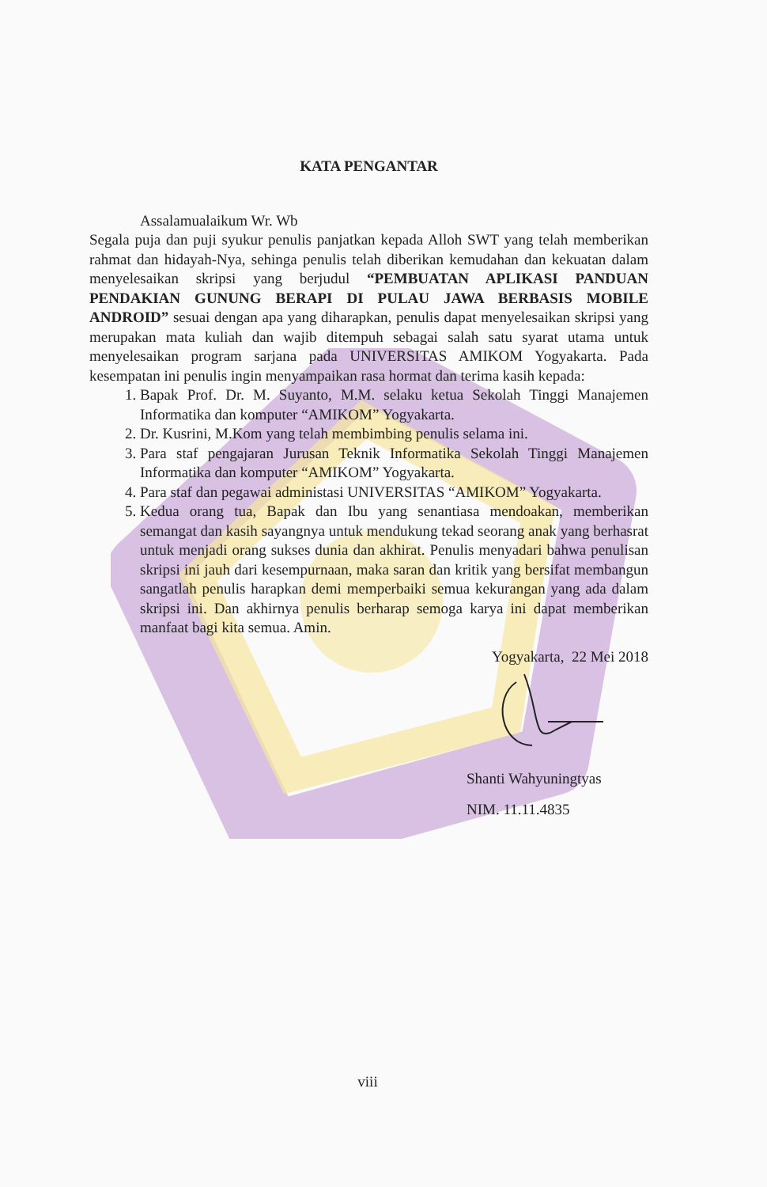KATA PENGANTAR
Assalamualaikum Wr. Wb
Segala puja dan puji syukur penulis panjatkan kepada Alloh SWT yang telah memberikan rahmat dan hidayah-Nya, sehinga penulis telah diberikan kemudahan dan kekuatan dalam menyelesaikan skripsi yang berjudul “PEMBUATAN APLIKASI PANDUAN PENDAKIAN GUNUNG BERAPI DI PULAU JAWA BERBASIS MOBILE ANDROID” sesuai dengan apa yang diharapkan, penulis dapat menyelesaikan skripsi yang merupakan mata kuliah dan wajib ditempuh sebagai salah satu syarat utama untuk menyelesaikan program sarjana pada UNIVERSITAS AMIKOM Yogyakarta. Pada kesempatan ini penulis ingin menyampaikan rasa hormat dan terima kasih kepada:
1. Bapak Prof. Dr. M. Suyanto, M.M. selaku ketua Sekolah Tinggi Manajemen Informatika dan komputer “AMIKOM” Yogyakarta.
2. Dr. Kusrini, M.Kom yang telah membimbing penulis selama ini.
3. Para staf pengajaran Jurusan Teknik Informatika Sekolah Tinggi Manajemen Informatika dan komputer “AMIKOM” Yogyakarta.
4. Para staf dan pegawai administasi UNIVERSITAS “AMIKOM” Yogyakarta.
5. Kedua orang tua, Bapak dan Ibu yang senantiasa mendoakan, memberikan semangat dan kasih sayangnya untuk mendukung tekad seorang anak yang berhasrat untuk menjadi orang sukses dunia dan akhirat. Penulis menyadari bahwa penulisan skripsi ini jauh dari kesempurnaan, maka saran dan kritik yang bersifat membangun sangatlah penulis harapkan demi memperbaiki semua kekurangan yang ada dalam skripsi ini. Dan akhirnya penulis berharap semoga karya ini dapat memberikan manfaat bagi kita semua. Amin.
Yogyakarta, 22 Mei 2018
Shanti Wahyuningtyas
NIM. 11.11.4835
viii